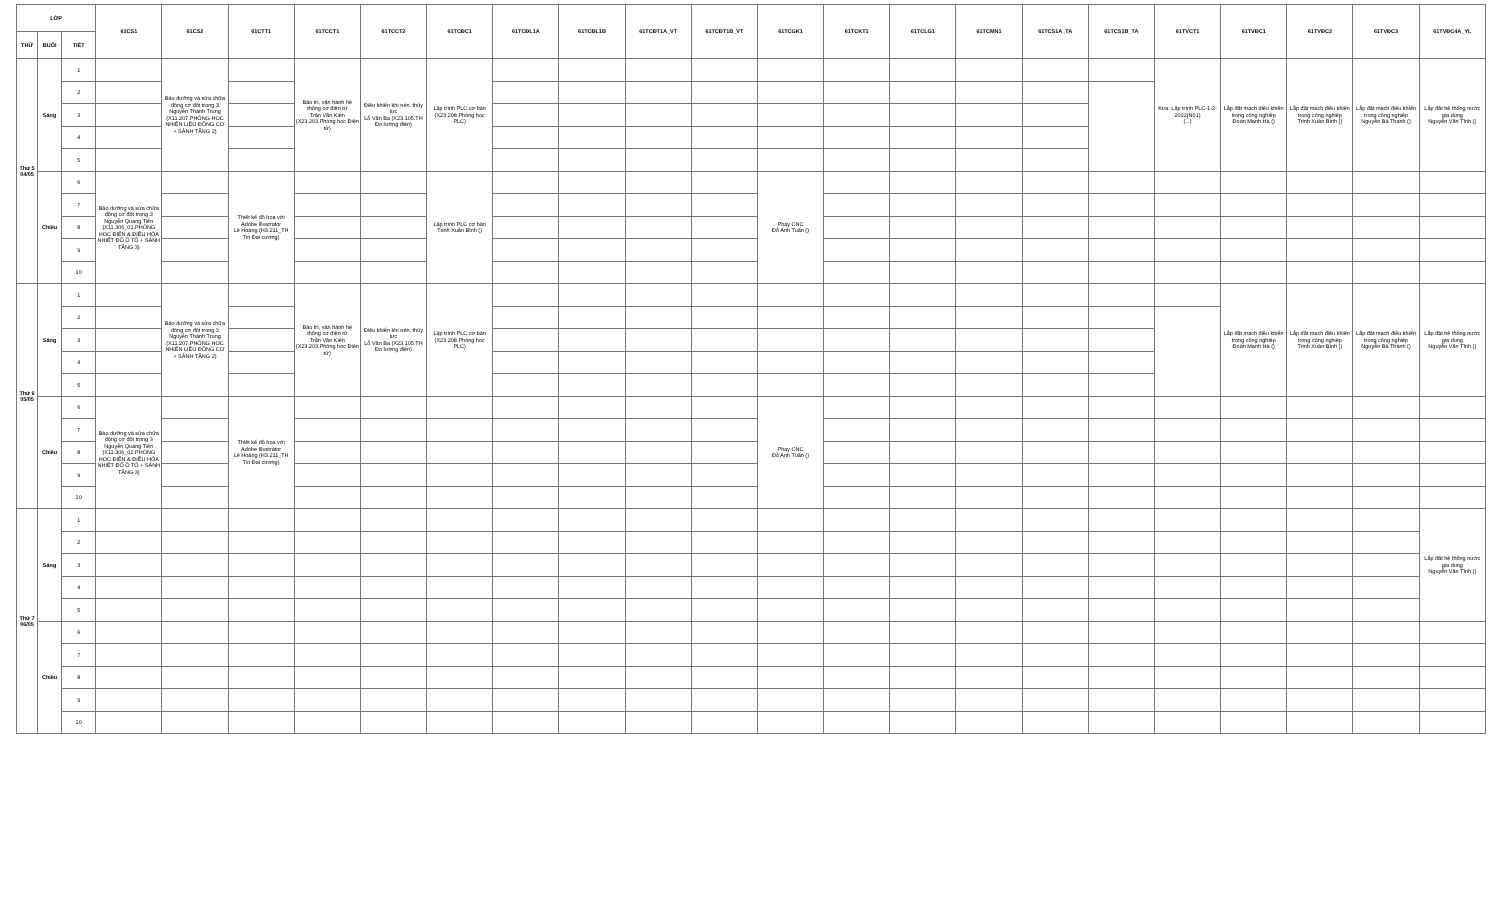| LỚP | | | 61CS1 | 61CS2 | 61CTT1 | 61TCCT1 | 61TCCT2 | 61TCĐC1 | 61TCĐL1A | 61TCĐL1B | 61TCĐT1A_VT | 61TCĐT1B_VT | 61TCGK1 | 61TCKT1 | 61TCLG1 | 61TCMN1 | 61TCS1A_TA | 61TCS1B_TA | 61TVCT1 | 61TVĐC1 | 61TVĐC2 | 61TVĐC3 | 61TVĐC4A_YL |
| --- | --- | --- | --- | --- | --- | --- | --- | --- | --- | --- | --- | --- | --- | --- | --- | --- | --- | --- | --- | --- | --- | --- | --- |
| THỨ | BUỔI | TIẾT | | | | | | | | | | | | | | | | | | | | | |
| Thứ 5 04/05 | Sáng | 1 | | Bảo dưỡng và sửa chữa động cơ đốt trong 3 Nguyễn Thành Trung (X11.207.PHÒNG HỌC NHIÊN LIỆU ĐỘNG CƠ + SẢNH TẦNG 2) | | Bảo trì, vận hành hệ thống cơ điện tử Trần Văn Kiên (X23.203.Phòng học Điện tử) | Điều khiển khí nén, thủy lực Lỗ Văn Ba (X23.105.TH Đo lường điện) | Lập trình PLC cơ bản (X23.208.Phòng học PLC) | | | | | | | | | | | Ktra: Lập trình PLC-1-2-2022(N01) (...) | Lắp đặt mạch điều khiển trong công nghiệp Đoàn Mạnh Hà () | Lắp đặt mạch điều khiển trong công nghiệp Trịnh Xuân Bình () | Lắp đặt mạch điều khiển trong công nghiệp Nguyễn Bá Thanh () | Lắp đặt hệ thống nước gia dụng Nguyễn Văn Tĩnh () |
| | | 2 | | | | | | | | | | | | | | | | | | | | | |
| | | 3 | | | | | | | | | | | | | | | | | | | | | |
| | | 4 | | | | | | | | | | | | | | | | | | | | | |
| | | 5 | | | | | | | | | | | | | | | | | | | | | |
| | Chiều | 6 | Bảo dưỡng và sửa chữa động cơ đốt trong 3 Nguyễn Quang Tiến (X11.306_01.PHÒNG HỌC ĐIỆN & ĐIỀU HÒA NHIỆT ĐỘ Ô TÔ + SẢNH TẦNG 3) | | Thiết kế đồ họa với Adobe Illustrator Lê Hoàng (H3.211_TH Tin Đại cương) | | | Lập trình PLC cơ bản Trịnh Xuân Bình () | | | | | Phay CNC Đỗ Anh Tuấn () | | | | | | | | | | |
| | | 7 | | | | | | | | | | | | | | | | | | | | | |
| | | 8 | | | | | | | | | | | | | | | | | | | | | |
| | | 9 | | | | | | | | | | | | | | | | | | | | | |
| | | 10 | | | | | | | | | | | | | | | | | | | | | |
| Thứ 6 05/05 | Sáng | 1 | | Bảo dưỡng và sửa chữa động cơ đốt trong 3 Nguyễn Thành Trung (X11.207.PHÒNG HỌC NHIÊN LIỆU ĐỘNG CƠ + SẢNH TẦNG 2) | | Bảo trì, vận hành hệ thống cơ điện tử Trần Văn Kiên (X23.203.Phòng học Điện tử) | Điều khiển khí nén, thủy lực Lỗ Văn Ba (X23.105.TH Đo lường điện) | Lập trình PLC cơ bản (X23.208.Phòng học PLC) | | | | | | | | | | | | Lắp đặt mạch điều khiển trong công nghiệp Đoàn Mạnh Hà () | Lắp đặt mạch điều khiển trong công nghiệp Trịnh Xuân Bình () | Lắp đặt mạch điều khiển trong công nghiệp Nguyễn Bá Thanh () | Lắp đặt hệ thống nước gia dụng Nguyễn Văn Tĩnh () |
| | | 2 | | | | | | | | | | | | | | | | | | | | | |
| | | 3 | | | | | | | | | | | | | | | | | | | | | |
| | | 4 | | | | | | | | | | | | | | | | | | | | | |
| | | 5 | | | | | | | | | | | | | | | | | | | | | |
| | Chiều | 6 | Bảo dưỡng và sửa chữa động cơ đốt trong 3 Nguyễn Quang Tiến (X11.306_02.PHÒNG HỌC ĐIỆN & ĐIỀU HÒA NHIỆT ĐỘ Ô TÔ + SẢNH TẦNG 3) | | Thiết kế đồ họa với Adobe Illustrator Lê Hoàng (H3.211_TH Tin Đại cương) | | | | | | | | Phay CNC Đỗ Anh Tuấn () | | | | | | | | | | |
| | | 7 | | | | | | | | | | | | | | | | | | | | | |
| | | 8 | | | | | | | | | | | | | | | | | | | | | |
| | | 9 | | | | | | | | | | | | | | | | | | | | | |
| | | 10 | | | | | | | | | | | | | | | | | | | | | |
| Thứ 7 06/05 | Sáng | 1 | | | | | | | | | | | | | | | | | | | | | Lắp đặt hệ thống nước gia dụng Nguyễn Văn Tĩnh () |
| | | 2 | | | | | | | | | | | | | | | | | | | | | |
| | | 3 | | | | | | | | | | | | | | | | | | | | | |
| | | 4 | | | | | | | | | | | | | | | | | | | | | |
| | | 5 | | | | | | | | | | | | | | | | | | | | | |
| | Chiều | 6 | | | | | | | | | | | | | | | | | | | | | |
| | | 7 | | | | | | | | | | | | | | | | | | | | | |
| | | 8 | | | | | | | | | | | | | | | | | | | | | |
| | | 9 | | | | | | | | | | | | | | | | | | | | | |
| | | 10 | | | | | | | | | | | | | | | | | | | | | |